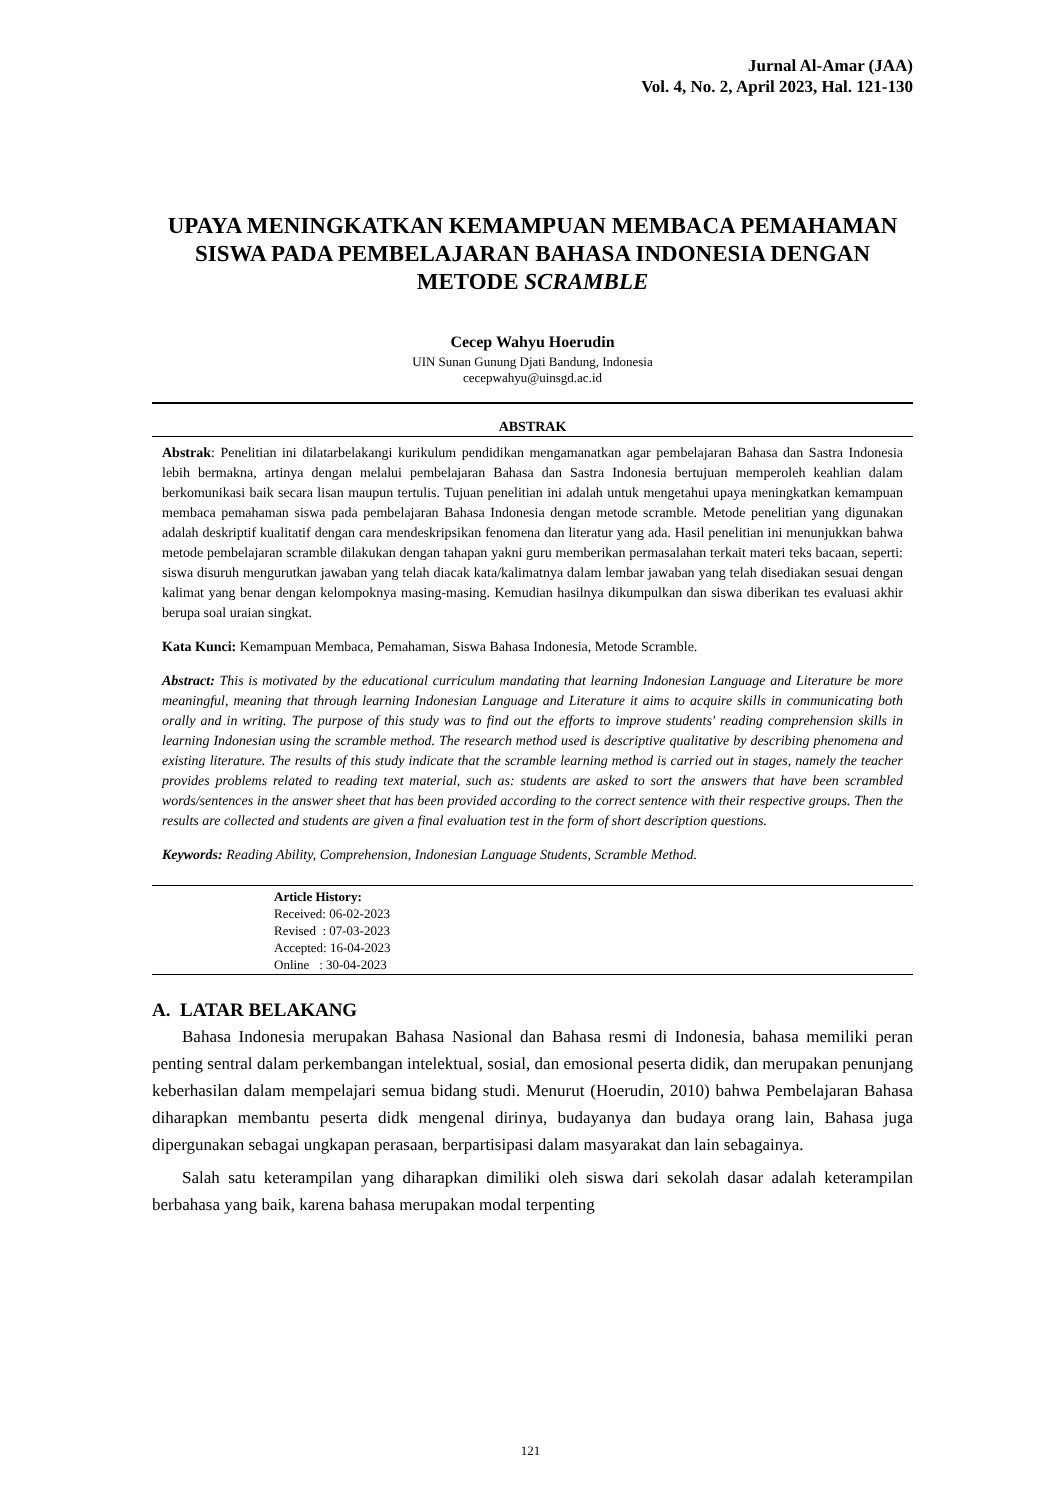Jurnal Al-Amar (JAA)
Vol. 4, No. 2, April 2023, Hal. 121-130
UPAYA MENINGKATKAN KEMAMPUAN MEMBACA PEMAHAMAN SISWA PADA PEMBELAJARAN BAHASA INDONESIA DENGAN METODE SCRAMBLE
Cecep Wahyu Hoerudin
UIN Sunan Gunung Djati Bandung, Indonesia
cecepwahyu@uinsgd.ac.id
ABSTRAK
Abstrak: Penelitian ini dilatarbelakangi kurikulum pendidikan mengamanatkan agar pembelajaran Bahasa dan Sastra Indonesia lebih bermakna, artinya dengan melalui pembelajaran Bahasa dan Sastra Indonesia bertujuan memperoleh keahlian dalam berkomunikasi baik secara lisan maupun tertulis. Tujuan penelitian ini adalah untuk mengetahui upaya meningkatkan kemampuan membaca pemahaman siswa pada pembelajaran Bahasa Indonesia dengan metode scramble. Metode penelitian yang digunakan adalah deskriptif kualitatif dengan cara mendeskripsikan fenomena dan literatur yang ada. Hasil penelitian ini menunjukkan bahwa metode pembelajaran scramble dilakukan dengan tahapan yakni guru memberikan permasalahan terkait materi teks bacaan, seperti: siswa disuruh mengurutkan jawaban yang telah diacak kata/kalimatnya dalam lembar jawaban yang telah disediakan sesuai dengan kalimat yang benar dengan kelompoknya masing-masing. Kemudian hasilnya dikumpulkan dan siswa diberikan tes evaluasi akhir berupa soal uraian singkat.
Kata Kunci: Kemampuan Membaca, Pemahaman, Siswa Bahasa Indonesia, Metode Scramble.
Abstract: This is motivated by the educational curriculum mandating that learning Indonesian Language and Literature be more meaningful, meaning that through learning Indonesian Language and Literature it aims to acquire skills in communicating both orally and in writing. The purpose of this study was to find out the efforts to improve students' reading comprehension skills in learning Indonesian using the scramble method. The research method used is descriptive qualitative by describing phenomena and existing literature. The results of this study indicate that the scramble learning method is carried out in stages, namely the teacher provides problems related to reading text material, such as: students are asked to sort the answers that have been scrambled words/sentences in the answer sheet that has been provided according to the correct sentence with their respective groups. Then the results are collected and students are given a final evaluation test in the form of short description questions.
Keywords: Reading Ability, Comprehension, Indonesian Language Students, Scramble Method.
Article History:
Received: 06-02-2023
Revised : 07-03-2023
Accepted: 16-04-2023
Online : 30-04-2023
A. LATAR BELAKANG
Bahasa Indonesia merupakan Bahasa Nasional dan Bahasa resmi di Indonesia, bahasa memiliki peran penting sentral dalam perkembangan intelektual, sosial, dan emosional peserta didik, dan merupakan penunjang keberhasilan dalam mempelajari semua bidang studi. Menurut (Hoerudin, 2010) bahwa Pembelajaran Bahasa diharapkan membantu peserta didk mengenal dirinya, budayanya dan budaya orang lain, Bahasa juga dipergunakan sebagai ungkapan perasaan, berpartisipasi dalam masyarakat dan lain sebagainya.
Salah satu keterampilan yang diharapkan dimiliki oleh siswa dari sekolah dasar adalah keterampilan berbahasa yang baik, karena bahasa merupakan modal terpenting
121